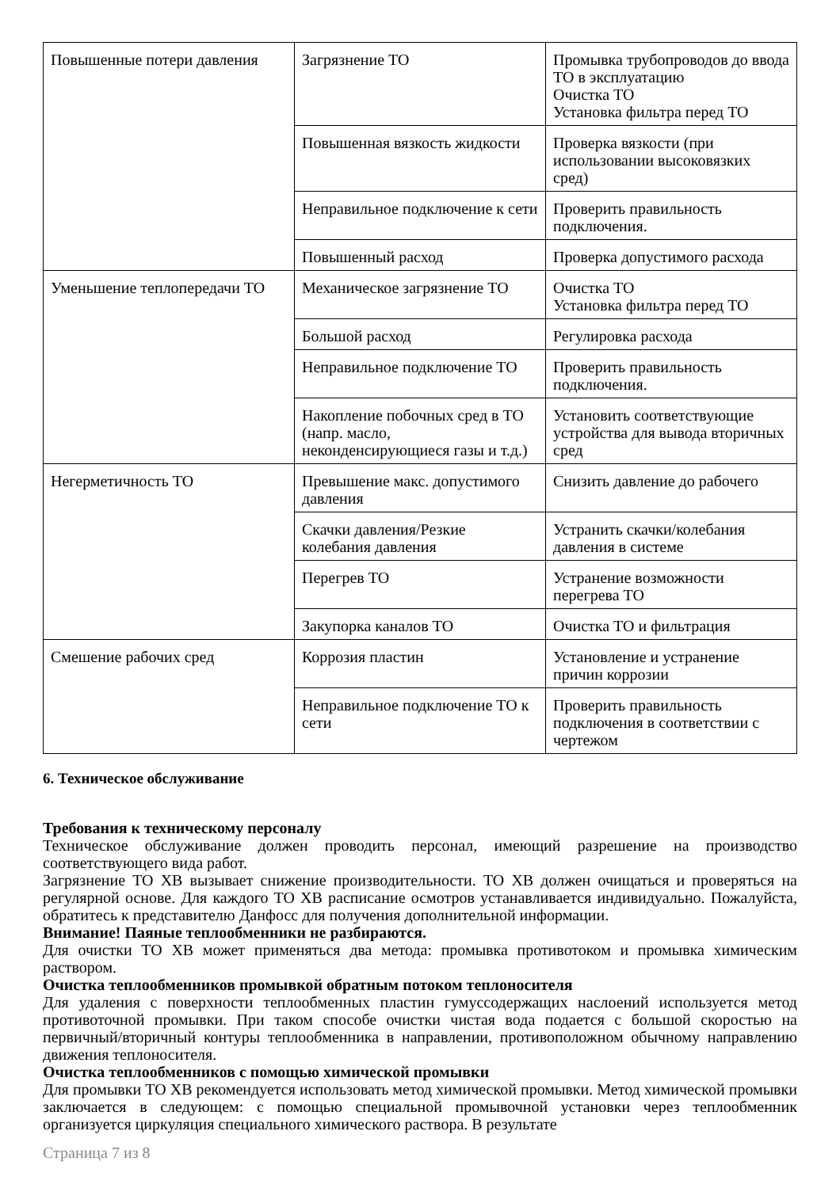| Повышенные потери давления | Загрязнение ТО | Промывка трубопроводов до ввода ТО в эксплуатацию Очистка ТО Установка фильтра перед ТО |
| | Повышенная вязкость жидкости | Проверка вязкости (при использовании высоковязких сред) |
| | Неправильное подключение к сети | Проверить правильность подключения. |
| | Повышенный расход | Проверка допустимого расхода |
| Уменьшение теплопередачи ТО | Механическое загрязнение ТО | Очистка ТО Установка фильтра перед ТО |
| | Большой расход | Регулировка расхода |
| | Неправильное подключение ТО | Проверить правильность подключения. |
| | Накопление побочных сред в ТО (напр. масло, неконденсирующиеся газы и т.д.) | Установить соответствующие устройства для вывода вторичных сред |
| Негерметичность ТО | Превышение макс. допустимого давления | Снизить давление до рабочего |
| | Скачки давления/Резкие колебания давления | Устранить скачки/колебания давления в системе |
| | Перегрев ТО | Устранение возможности перегрева ТО |
| | Закупорка каналов ТО | Очистка ТО и фильтрация |
| Смешение рабочих сред | Коррозия пластин | Установление и устранение причин коррозии |
| | Неправильное подключение ТО к сети | Проверить правильность подключения в соответствии с чертежом |
6. Техническое обслуживание
Требования к техническому персоналу
Техническое обслуживание должен проводить персонал, имеющий разрешение на производство соответствующего вида работ.
Загрязнение ТО ХВ вызывает снижение производительности. ТО ХВ должен очищаться и проверяться на регулярной основе. Для каждого ТО ХВ расписание осмотров устанавливается индивидуально. Пожалуйста, обратитесь к представителю Данфосс для получения дополнительной информации.
Внимание! Паяные теплообменники не разбираются.
Для очистки ТО ХВ может применяться два метода: промывка противотоком и промывка химическим раствором.
Очистка теплообменников промывкой обратным потоком теплоносителя
Для удаления с поверхности теплообменных пластин гумуссодержащих наслоений используется метод противоточной промывки. При таком способе очистки чистая вода подается с большой скоростью на первичный/вторичный контуры теплообменника в направлении, противоположном обычному направлению движения теплоносителя.
Очистка теплообменников с помощью химической промывки
Для промывки ТО ХВ рекомендуется использовать метод химической промывки. Метод химической промывки заключается в следующем: с помощью специальной промывочной установки через теплообменник организуется циркуляция специального химического раствора. В результате
Страница 7 из 8